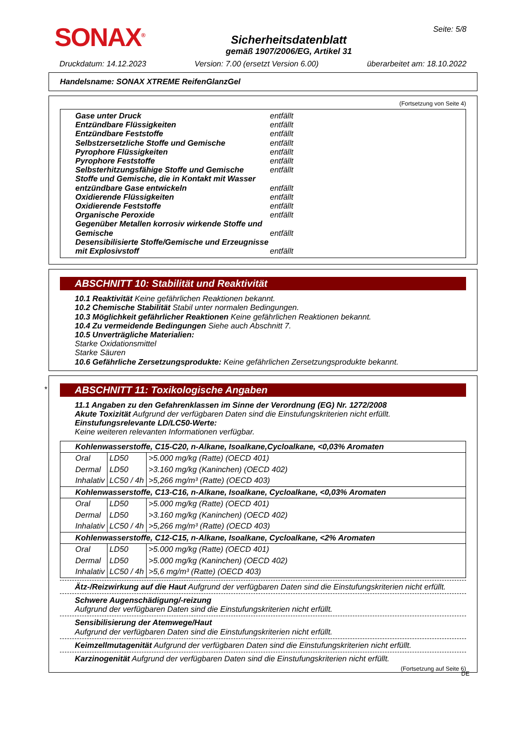SONAX<sup>®</sup>
Sicherheitsdatenblatt
gemäß 1907/2006/EG, Artikel 31
Seite: 5/8
Druckdatum: 14.12.2023 Version: 7.00 (ersetzt Version 6.00) überarbeitet am: 18.10.2022
Handelsname: SONAX XTREME ReifenGlanzGel
(Fortsetzung von Seite 4)
Gase unter Druck entfällt
Entzündbare Flüssigkeiten entfällt
Entzündbare Feststoffe entfällt
Selbstzersetzliche Stoffe und Gemische entfällt
Pyrophore Flüssigkeiten entfällt
Pyrophore Feststoffe entfällt
Selbsterhitzungsfähige Stoffe und Gemische entfällt
Stoffe und Gemische, die in Kontakt mit Wasser entzündbare Gase entwickeln entfällt
Oxidierende Flüssigkeiten entfällt
Oxidierende Feststoffe entfällt
Organische Peroxide entfällt
Gegenüber Metallen korrosiv wirkende Stoffe und Gemische entfällt
Desensibilisierte Stoffe/Gemische und Erzeugnisse mit Explosivstoff entfällt
ABSCHNITT 10: Stabilität und Reaktivität
10.1 Reaktivität Keine gefährlichen Reaktionen bekannt.
10.2 Chemische Stabilität Stabil unter normalen Bedingungen.
10.3 Möglichkeit gefährlicher Reaktionen Keine gefährlichen Reaktionen bekannt.
10.4 Zu vermeidende Bedingungen Siehe auch Abschnitt 7.
10.5 Unverträgliche Materialien:
Starke Oxidationsmittel
Starke Säuren
10.6 Gefährliche Zersetzungsprodukte: Keine gefährlichen Zersetzungsprodukte bekannt.
*
ABSCHNITT 11: Toxikologische Angaben
11.1 Angaben zu den Gefahrenklassen im Sinne der Verordnung (EG) Nr. 1272/2008
Akute Toxizität Aufgrund der verfügbaren Daten sind die Einstufungskriterien nicht erfüllt.
Einstufungsrelevante LD/LC50-Werte:
Keine weiteren relevanten Informationen verfügbar.
| Kohlenwasserstoffe, C15-C20, n-Alkane, Isoalkane,Cycloalkane, <0,03% Aromaten | | |
| Oral | LD50 | >5.000 mg/kg (Ratte) (OECD 401) |
| Dermal | LD50 | >3.160 mg/kg (Kaninchen) (OECD 402) |
| Inhalativ | LC50 / 4h | >5,266 mg/m³ (Ratte) (OECD 403) |
| Kohlenwasserstoffe, C13-C16, n-Alkane, Isoalkane, Cycloalkane, <0,03% Aromaten | | |
| Oral | LD50 | >5.000 mg/kg (Ratte) (OECD 401) |
| Dermal | LD50 | >3.160 mg/kg (Kaninchen) (OECD 402) |
| Inhalativ | LC50 / 4h | >5,266 mg/m³ (Ratte) (OECD 403) |
| Kohlenwasserstoffe, C12-C15, n-Alkane, Isoalkane, Cycloalkane, <2% Aromaten | | |
| Oral | LD50 | >5.000 mg/kg (Ratte) (OECD 401) |
| Dermal | LD50 | >5.000 mg/kg (Kaninchen) (OECD 402) |
| Inhalativ | LC50 / 4h | >5,6 mg/m³ (Ratte) (OECD 403) |
Ätz-/Reizwirkung auf die Haut Aufgrund der verfügbaren Daten sind die Einstufungskriterien nicht erfüllt.
Schwere Augenschädigung/-reizung
Aufgrund der verfügbaren Daten sind die Einstufungskriterien nicht erfüllt.
Sensibilisierung der Atemwege/Haut
Aufgrund der verfügbaren Daten sind die Einstufungskriterien nicht erfüllt.
Keimzellmutagenität Aufgrund der verfügbaren Daten sind die Einstufungskriterien nicht erfüllt.
Karzinogenität Aufgrund der verfügbaren Daten sind die Einstufungskriterien nicht erfüllt.
(Fortsetzung auf Seite 6)
DE